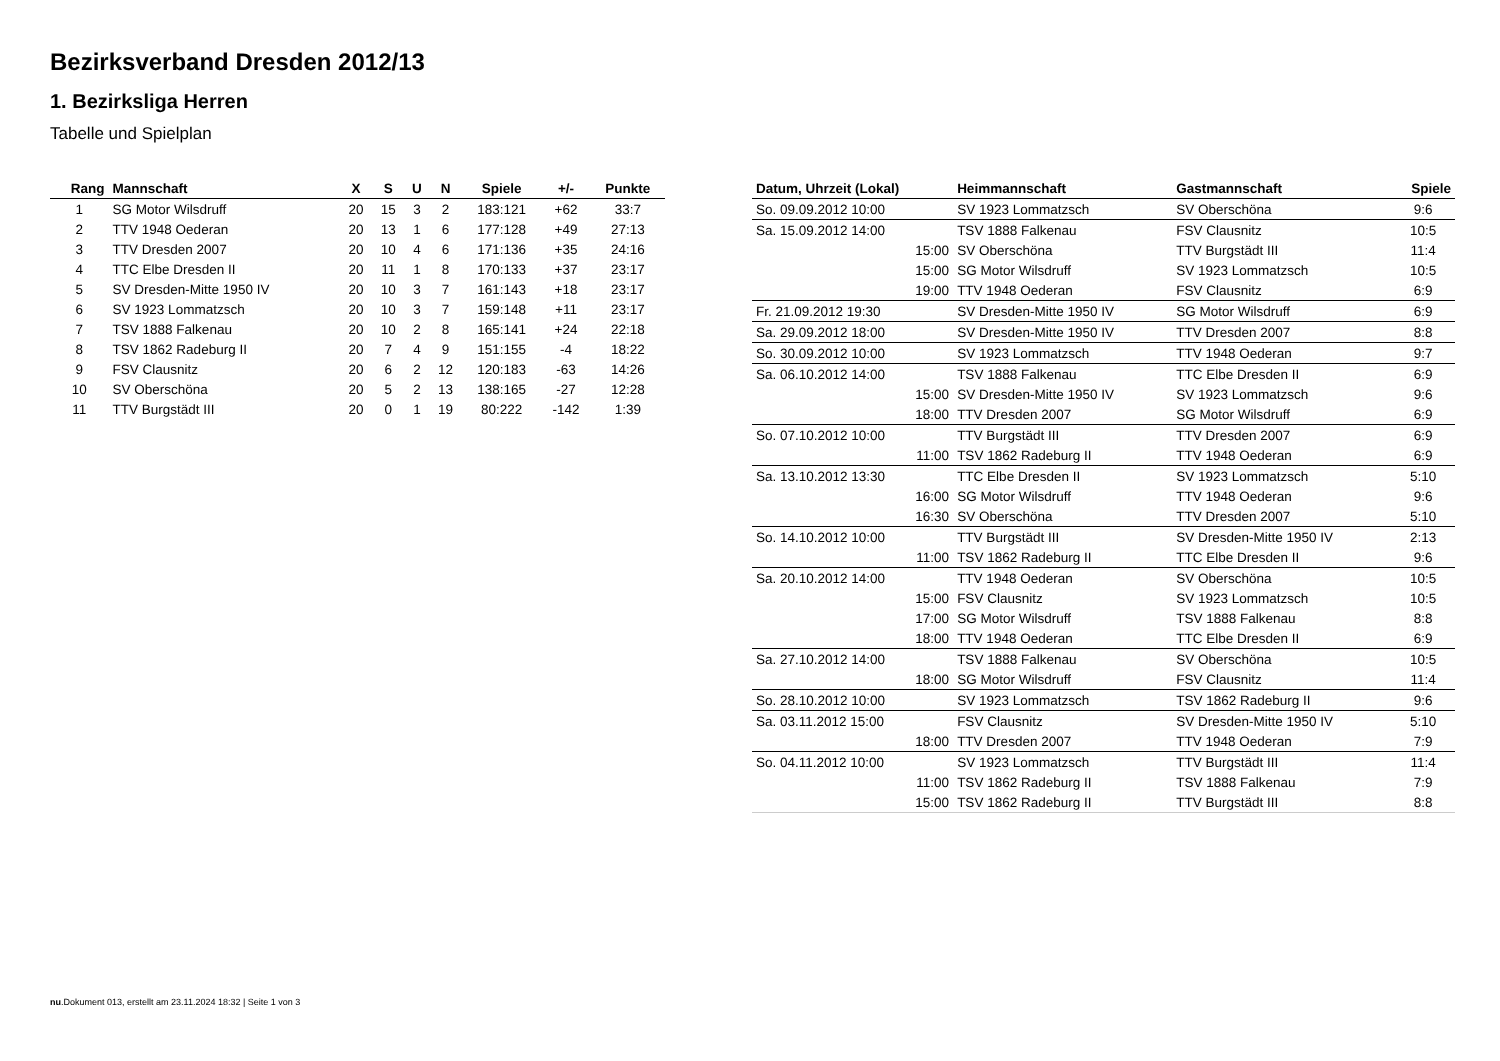Bezirksverband Dresden 2012/13
1. Bezirksliga Herren
Tabelle und Spielplan
| Rang | Mannschaft | X | S | U | N | Spiele | +/- | Punkte |
| --- | --- | --- | --- | --- | --- | --- | --- | --- |
| 1 | SG Motor Wilsdruff | 20 | 15 | 3 | 2 | 183:121 | +62 | 33:7 |
| 2 | TTV 1948 Oederan | 20 | 13 | 1 | 6 | 177:128 | +49 | 27:13 |
| 3 | TTV Dresden 2007 | 20 | 10 | 4 | 6 | 171:136 | +35 | 24:16 |
| 4 | TTC Elbe Dresden II | 20 | 11 | 1 | 8 | 170:133 | +37 | 23:17 |
| 5 | SV Dresden-Mitte 1950 IV | 20 | 10 | 3 | 7 | 161:143 | +18 | 23:17 |
| 6 | SV 1923 Lommatzsch | 20 | 10 | 3 | 7 | 159:148 | +11 | 23:17 |
| 7 | TSV 1888 Falkenau | 20 | 10 | 2 | 8 | 165:141 | +24 | 22:18 |
| 8 | TSV 1862 Radeburg II | 20 | 7 | 4 | 9 | 151:155 | -4 | 18:22 |
| 9 | FSV Clausnitz | 20 | 6 | 2 | 12 | 120:183 | -63 | 14:26 |
| 10 | SV Oberschöna | 20 | 5 | 2 | 13 | 138:165 | -27 | 12:28 |
| 11 | TTV Burgstädt III | 20 | 0 | 1 | 19 | 80:222 | -142 | 1:39 |
| Datum, Uhrzeit (Lokal) | Heimmannschaft | Gastmannschaft | Spiele |
| --- | --- | --- | --- |
| So. 09.09.2012 10:00 | SV 1923 Lommatzsch | SV Oberschöna | 9:6 |
| Sa. 15.09.2012 14:00 | TSV 1888 Falkenau | FSV Clausnitz | 10:5 |
| 15:00 | SV Oberschöna | TTV Burgstädt III | 11:4 |
| 15:00 | SG Motor Wilsdruff | SV 1923 Lommatzsch | 10:5 |
| 19:00 | TTV 1948 Oederan | FSV Clausnitz | 6:9 |
| Fr. 21.09.2012 19:30 | SV Dresden-Mitte 1950 IV | SG Motor Wilsdruff | 6:9 |
| Sa. 29.09.2012 18:00 | SV Dresden-Mitte 1950 IV | TTV Dresden 2007 | 8:8 |
| So. 30.09.2012 10:00 | SV 1923 Lommatzsch | TTV 1948 Oederan | 9:7 |
| Sa. 06.10.2012 14:00 | TSV 1888 Falkenau | TTC Elbe Dresden II | 6:9 |
| 15:00 | SV Dresden-Mitte 1950 IV | SV 1923 Lommatzsch | 9:6 |
| 18:00 | TTV Dresden 2007 | SG Motor Wilsdruff | 6:9 |
| So. 07.10.2012 10:00 | TTV Burgstädt III | TTV Dresden 2007 | 6:9 |
| 11:00 | TSV 1862 Radeburg II | TTV 1948 Oederan | 6:9 |
| Sa. 13.10.2012 13:30 | TTC Elbe Dresden II | SV 1923 Lommatzsch | 5:10 |
| 16:00 | SG Motor Wilsdruff | TTV 1948 Oederan | 9:6 |
| 16:30 | SV Oberschöna | TTV Dresden 2007 | 5:10 |
| So. 14.10.2012 10:00 | TTV Burgstädt III | SV Dresden-Mitte 1950 IV | 2:13 |
| 11:00 | TSV 1862 Radeburg II | TTC Elbe Dresden II | 9:6 |
| Sa. 20.10.2012 14:00 | TTV 1948 Oederan | SV Oberschöna | 10:5 |
| 15:00 | FSV Clausnitz | SV 1923 Lommatzsch | 10:5 |
| 17:00 | SG Motor Wilsdruff | TSV 1888 Falkenau | 8:8 |
| 18:00 | TTV 1948 Oederan | TTC Elbe Dresden II | 6:9 |
| Sa. 27.10.2012 14:00 | TSV 1888 Falkenau | SV Oberschöna | 10:5 |
| 18:00 | SG Motor Wilsdruff | FSV Clausnitz | 11:4 |
| So. 28.10.2012 10:00 | SV 1923 Lommatzsch | TSV 1862 Radeburg II | 9:6 |
| Sa. 03.11.2012 15:00 | FSV Clausnitz | SV Dresden-Mitte 1950 IV | 5:10 |
| 18:00 | TTV Dresden 2007 | TTV 1948 Oederan | 7:9 |
| So. 04.11.2012 10:00 | SV 1923 Lommatzsch | TTV Burgstädt III | 11:4 |
| 11:00 | TSV 1862 Radeburg II | TSV 1888 Falkenau | 7:9 |
| 15:00 | TSV 1862 Radeburg II | TTV Burgstädt III | 8:8 |
nu.Dokument 013, erstellt am 23.11.2024 18:32 | Seite 1 von 3